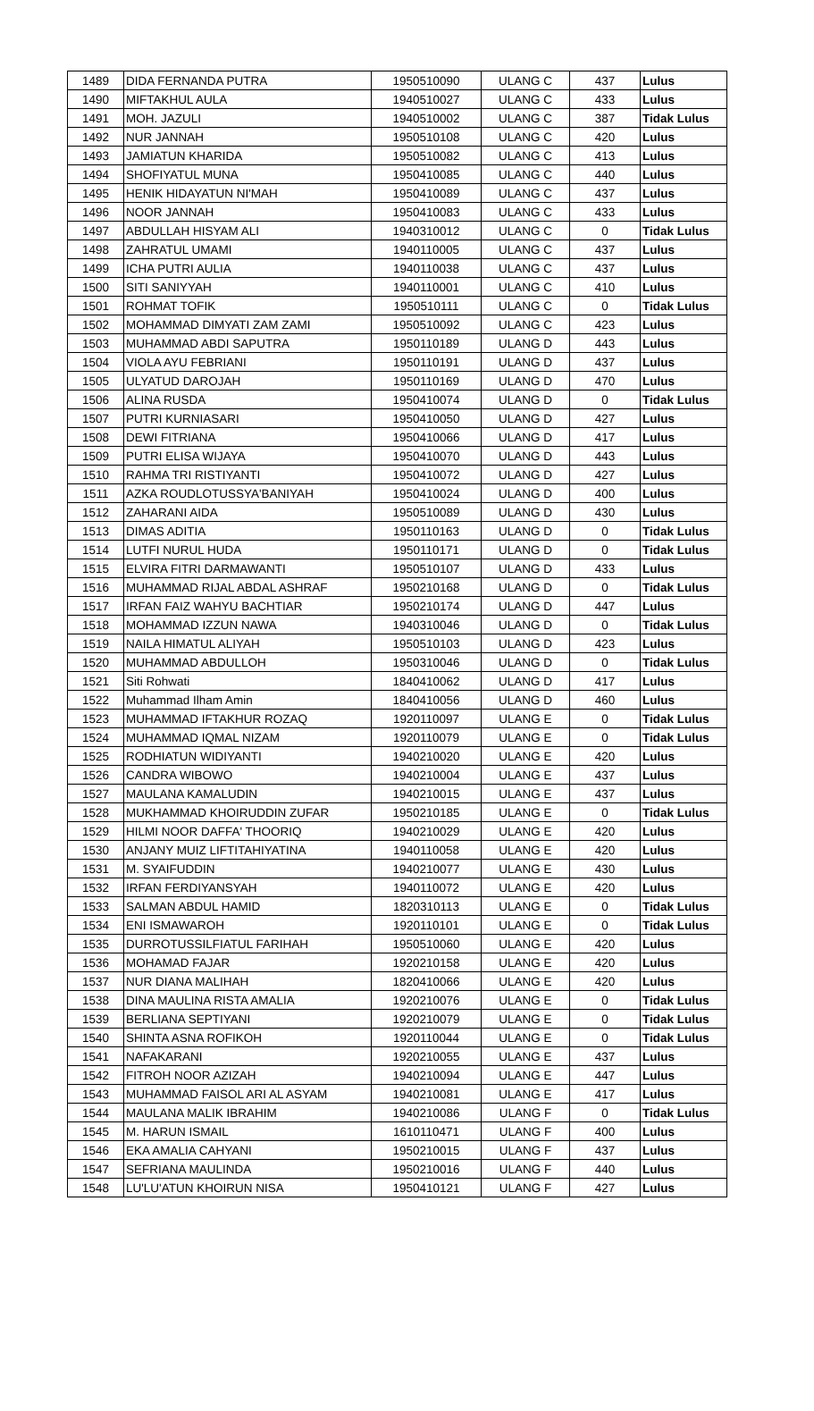| 1489 | DIDA FERNANDA PUTRA | 1950510090 | ULANG C | 437 | Lulus |
| 1490 | MIFTAKHUL AULA | 1940510027 | ULANG C | 433 | Lulus |
| 1491 | MOH. JAZULI | 1940510002 | ULANG C | 387 | Tidak Lulus |
| 1492 | NUR JANNAH | 1950510108 | ULANG C | 420 | Lulus |
| 1493 | JAMIATUN KHARIDA | 1950510082 | ULANG C | 413 | Lulus |
| 1494 | SHOFIYATUL MUNA | 1950410085 | ULANG C | 440 | Lulus |
| 1495 | HENIK HIDAYATUN NI'MAH | 1950410089 | ULANG C | 437 | Lulus |
| 1496 | NOOR JANNAH | 1950410083 | ULANG C | 433 | Lulus |
| 1497 | ABDULLAH HISYAM ALI | 1940310012 | ULANG C | 0 | Tidak Lulus |
| 1498 | ZAHRATUL UMAMI | 1940110005 | ULANG C | 437 | Lulus |
| 1499 | ICHA PUTRI AULIA | 1940110038 | ULANG C | 437 | Lulus |
| 1500 | SITI SANIYYAH | 1940110001 | ULANG C | 410 | Lulus |
| 1501 | ROHMAT TOFIK | 1950510111 | ULANG C | 0 | Tidak Lulus |
| 1502 | MOHAMMAD DIMYATI ZAM ZAMI | 1950510092 | ULANG C | 423 | Lulus |
| 1503 | MUHAMMAD ABDI SAPUTRA | 1950110189 | ULANG D | 443 | Lulus |
| 1504 | VIOLA AYU FEBRIANI | 1950110191 | ULANG D | 437 | Lulus |
| 1505 | ULYATUD DAROJAH | 1950110169 | ULANG D | 470 | Lulus |
| 1506 | ALINA RUSDA | 1950410074 | ULANG D | 0 | Tidak Lulus |
| 1507 | PUTRI KURNIASARI | 1950410050 | ULANG D | 427 | Lulus |
| 1508 | DEWI FITRIANA | 1950410066 | ULANG D | 417 | Lulus |
| 1509 | PUTRI ELISA WIJAYA | 1950410070 | ULANG D | 443 | Lulus |
| 1510 | RAHMA TRI RISTIYANTI | 1950410072 | ULANG D | 427 | Lulus |
| 1511 | AZKA ROUDLOTUSSYA'BANIYAH | 1950410024 | ULANG D | 400 | Lulus |
| 1512 | ZAHARANI AIDA | 1950510089 | ULANG D | 430 | Lulus |
| 1513 | DIMAS ADITIA | 1950110163 | ULANG D | 0 | Tidak Lulus |
| 1514 | LUTFI NURUL HUDA | 1950110171 | ULANG D | 0 | Tidak Lulus |
| 1515 | ELVIRA FITRI DARMAWANTI | 1950510107 | ULANG D | 433 | Lulus |
| 1516 | MUHAMMAD RIJAL ABDAL ASHRAF | 1950210168 | ULANG D | 0 | Tidak Lulus |
| 1517 | IRFAN FAIZ WAHYU BACHTIAR | 1950210174 | ULANG D | 447 | Lulus |
| 1518 | MOHAMMAD IZZUN NAWA | 1940310046 | ULANG D | 0 | Tidak Lulus |
| 1519 | NAILA HIMATUL ALIYAH | 1950510103 | ULANG D | 423 | Lulus |
| 1520 | MUHAMMAD ABDULLOH | 1950310046 | ULANG D | 0 | Tidak Lulus |
| 1521 | Siti Rohwati | 1840410062 | ULANG D | 417 | Lulus |
| 1522 | Muhammad Ilham Amin | 1840410056 | ULANG D | 460 | Lulus |
| 1523 | MUHAMMAD IFTAKHUR ROZAQ | 1920110097 | ULANG E | 0 | Tidak Lulus |
| 1524 | MUHAMMAD IQMAL NIZAM | 1920110079 | ULANG E | 0 | Tidak Lulus |
| 1525 | RODHIATUN WIDIYANTI | 1940210020 | ULANG E | 420 | Lulus |
| 1526 | CANDRA WIBOWO | 1940210004 | ULANG E | 437 | Lulus |
| 1527 | MAULANA KAMALUDIN | 1940210015 | ULANG E | 437 | Lulus |
| 1528 | MUKHAMMAD KHOIRUDDIN ZUFAR | 1950210185 | ULANG E | 0 | Tidak Lulus |
| 1529 | HILMI NOOR DAFFA' THOORIQ | 1940210029 | ULANG E | 420 | Lulus |
| 1530 | ANJANY MUIZ LIFTITAHIYATINA | 1940110058 | ULANG E | 420 | Lulus |
| 1531 | M. SYAIFUDDIN | 1940210077 | ULANG E | 430 | Lulus |
| 1532 | IRFAN FERDIYANSYAH | 1940110072 | ULANG E | 420 | Lulus |
| 1533 | SALMAN ABDUL HAMID | 1820310113 | ULANG E | 0 | Tidak Lulus |
| 1534 | ENI ISMAWAROH | 1920110101 | ULANG E | 0 | Tidak Lulus |
| 1535 | DURROTUSSILFIATUL FARIHAH | 1950510060 | ULANG E | 420 | Lulus |
| 1536 | MOHAMAD FAJAR | 1920210158 | ULANG E | 420 | Lulus |
| 1537 | NUR DIANA MALIHAH | 1820410066 | ULANG E | 420 | Lulus |
| 1538 | DINA MAULINA RISTA AMALIA | 1920210076 | ULANG E | 0 | Tidak Lulus |
| 1539 | BERLIANA SEPTIYANI | 1920210079 | ULANG E | 0 | Tidak Lulus |
| 1540 | SHINTA ASNA ROFIKOH | 1920110044 | ULANG E | 0 | Tidak Lulus |
| 1541 | NAFAKARANI | 1920210055 | ULANG E | 437 | Lulus |
| 1542 | FITROH NOOR AZIZAH | 1940210094 | ULANG E | 447 | Lulus |
| 1543 | MUHAMMAD FAISOL ARI AL ASYAM | 1940210081 | ULANG E | 417 | Lulus |
| 1544 | MAULANA MALIK IBRAHIM | 1940210086 | ULANG F | 0 | Tidak Lulus |
| 1545 | M. HARUN ISMAIL | 1610110471 | ULANG F | 400 | Lulus |
| 1546 | EKA AMALIA CAHYANI | 1950210015 | ULANG F | 437 | Lulus |
| 1547 | SEFRIANA MAULINDA | 1950210016 | ULANG F | 440 | Lulus |
| 1548 | LU'LU'ATUN KHOIRUN NISA | 1950410121 | ULANG F | 427 | Lulus |